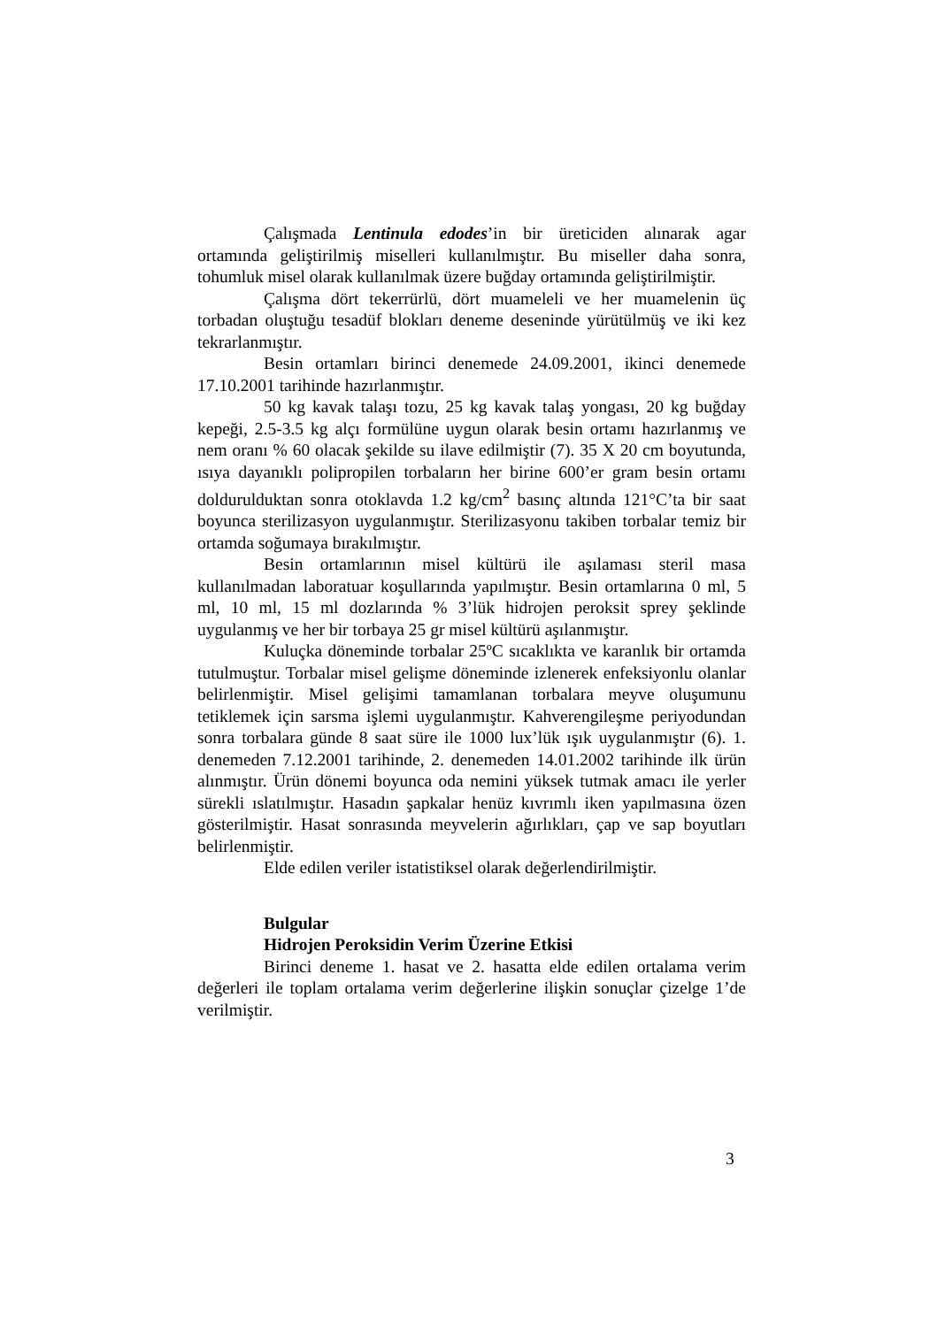Çalışmada Lentinula edodes’in bir üreticiden alınarak agar ortamında geliştirilmiş miselleri kullanılmıştır. Bu miseller daha sonra, tohumluk misel olarak kullanılmak üzere buğday ortamında geliştirilmiştir.
Çalışma dört tekerrürlü, dört muameleli ve her muamelenin üç torbadan oluştuğu tesadüf blokları deneme deseninde yürütülmüş ve iki kez tekrarlanmıştır.
Besin ortamları birinci denemede 24.09.2001, ikinci denemede 17.10.2001 tarihinde hazırlanmıştır.
50 kg kavak talaşı tozu, 25 kg kavak talaş yongası, 20 kg buğday kepeği, 2.5-3.5 kg alçı formülüne uygun olarak besin ortamı hazırlanmış ve nem oranı % 60 olacak şekilde su ilave edilmiştir (7). 35 X 20 cm boyutunda, ısıya dayanıklı polipropilen torbaların her birine 600’er gram besin ortamı doldurulduktan sonra otoklavda 1.2 kg/cm<sup>2</sup> basınç altında 121°C’ta bir saat boyunca sterilizasyon uygulanmıştır. Sterilizasyonu takiben torbalar temiz bir ortamda soğumaya bırakılmıştır.
Besin ortamlarının misel kültürü ile aşılaması steril masa kullanılmadan laboratuar koşullarında yapılmıştır. Besin ortamlarına 0 ml, 5 ml, 10 ml, 15 ml dozlarında % 3’lük hidrojen peroksit sprey şeklinde uygulanmış ve her bir torbaya 25 gr misel kültürü aşılanmıştır.
Kuluçka döneminde torbalar 25ºC sıcaklıkta ve karanlık bir ortamda tutulmuştur. Torbalar misel gelişme döneminde izlenerek enfeksiyonlu olanlar belirlenmiştir. Misel gelişimi tamamlanan torbalara meyve oluşumunu tetiklemek için sarsma işlemi uygulanmıştır. Kahverengileşme periyodundan sonra torbalara günde 8 saat süre ile 1000 lux’lük ışık uygulanmıştır (6). 1. denemeden 7.12.2001 tarihinde, 2. denemeden 14.01.2002 tarihinde ilk ürün alınmıştır. Ürün dönemi boyunca oda nemini yüksek tutmak amacı ile yerler sürekli ıslatılmıştır. Hasadın şapkalar henüz kıvrımlı iken yapılmasına özen gösterilmiştir. Hasat sonrasında meyvelerin ağırlıkları, çap ve sap boyutları belirlenmiştir.
Elde edilen veriler istatistiksel olarak değerlendirilmiştir.
Bulgular
Hidrojen Peroksidin Verim Üzerine Etkisi
Birinci deneme 1. hasat ve 2. hasatta elde edilen ortalama verim değerleri ile toplam ortalama verim değerlerine ilişkin sonuçlar çizelge 1’de verilmiştir.
3